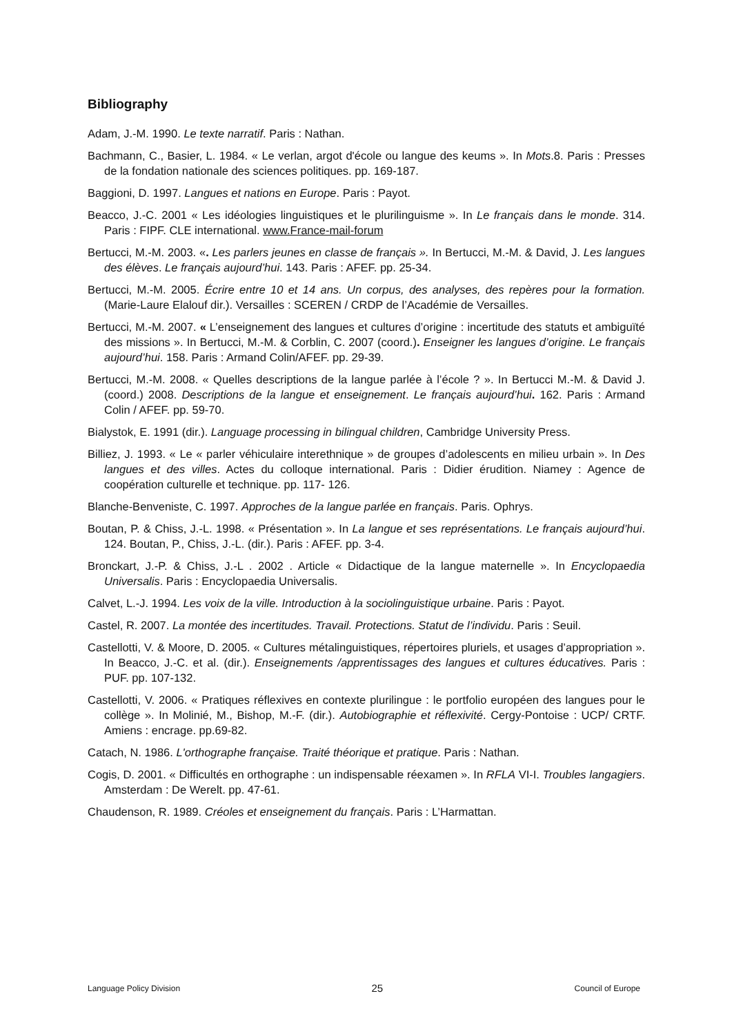Bibliography
Adam, J.-M. 1990. Le texte narratif. Paris : Nathan.
Bachmann, C., Basier, L. 1984. « Le verlan, argot d'école ou langue des keums ». In Mots.8. Paris : Presses de la fondation nationale des sciences politiques. pp. 169-187.
Baggioni, D. 1997. Langues et nations en Europe. Paris : Payot.
Beacco, J.-C. 2001 « Les idéologies linguistiques et le plurilinguisme ». In Le français dans le monde. 314. Paris : FIPF. CLE international. www.France-mail-forum
Bertucci, M.-M. 2003. «. Les parlers jeunes en classe de français ». In Bertucci, M.-M. & David, J. Les langues des élèves. Le français aujourd’hui. 143. Paris : AFEF. pp. 25-34.
Bertucci, M.-M. 2005. Écrire entre 10 et 14 ans. Un corpus, des analyses, des repères pour la formation. (Marie-Laure Elalouf dir.). Versailles : SCEREN / CRDP de l’Académie de Versailles.
Bertucci, M.-M. 2007. « L’enseignement des langues et cultures d’origine : incertitude des statuts et ambiguïté des missions ». In Bertucci, M.-M. & Corblin, C. 2007 (coord.). Enseigner les langues d’origine. Le français aujourd’hui. 158. Paris : Armand Colin/AFEF. pp. 29-39.
Bertucci, M.-M. 2008. « Quelles descriptions de la langue parlée à l’école ? ». In Bertucci M.-M. & David J. (coord.) 2008. Descriptions de la langue et enseignement. Le français aujourd’hui. 162. Paris : Armand Colin / AFEF. pp. 59-70.
Bialystok, E. 1991 (dir.). Language processing in bilingual children, Cambridge University Press.
Billiez, J. 1993. « Le « parler véhiculaire interethnique » de groupes d’adolescents en milieu urbain ». In Des langues et des villes. Actes du colloque international. Paris : Didier érudition. Niamey : Agence de coopération culturelle et technique. pp. 117- 126.
Blanche-Benveniste, C. 1997. Approches de la langue parlée en français. Paris. Ophrys.
Boutan, P. & Chiss, J.-L. 1998. « Présentation ». In La langue et ses représentations. Le français aujourd’hui. 124. Boutan, P., Chiss, J.-L. (dir.). Paris : AFEF. pp. 3-4.
Bronckart, J.-P. & Chiss, J.-L . 2002 . Article « Didactique de la langue maternelle ». In Encyclopaedia Universalis. Paris : Encyclopaedia Universalis.
Calvet, L.-J. 1994. Les voix de la ville. Introduction à la sociolinguistique urbaine. Paris : Payot.
Castel, R. 2007. La montée des incertitudes. Travail. Protections. Statut de l’individu. Paris : Seuil.
Castellotti, V. & Moore, D. 2005. « Cultures métalinguistiques, répertoires pluriels, et usages d’appropriation ». In Beacco, J.-C. et al. (dir.). Enseignements /apprentissages des langues et cultures éducatives. Paris : PUF. pp. 107-132.
Castellotti, V. 2006. « Pratiques réflexives en contexte plurilingue : le portfolio européen des langues pour le collège ». In Molinié, M., Bishop, M.-F. (dir.). Autobiographie et réflexivité. Cergy-Pontoise : UCP/ CRTF. Amiens : encrage. pp.69-82.
Catach, N. 1986. L'orthographe française. Traité théorique et pratique. Paris : Nathan.
Cogis, D. 2001. « Difficultés en orthographe : un indispensable réexamen ». In RFLA VI-I. Troubles langagiers. Amsterdam : De Werelt. pp. 47-61.
Chaudenson, R. 1989. Créoles et enseignement du français. Paris : L’Harmattan.
Language Policy Division 25 Council of Europe